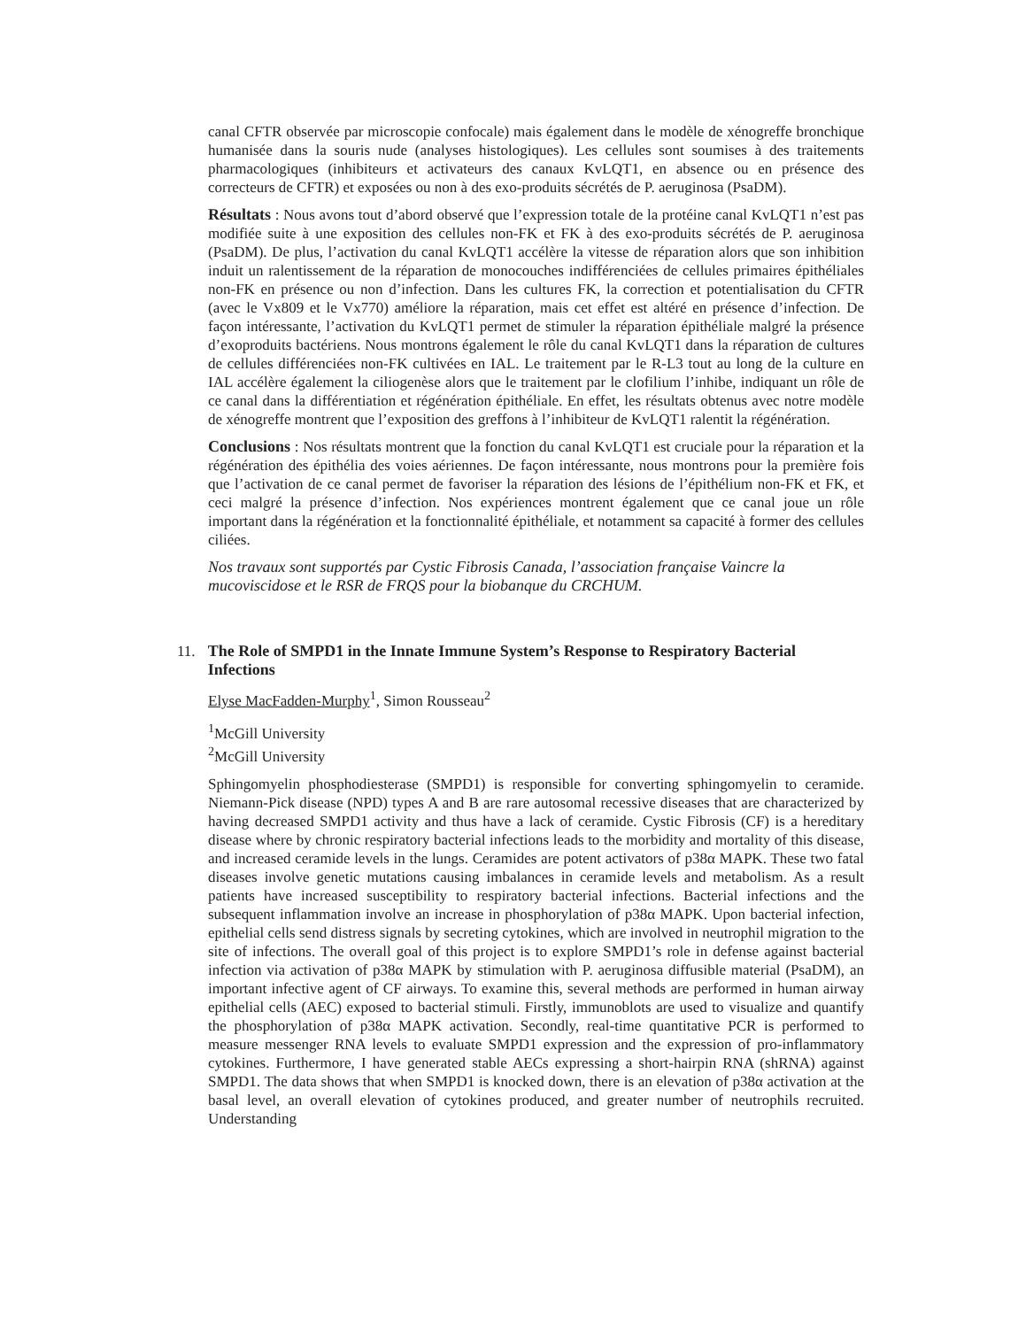canal CFTR observée par microscopie confocale) mais également dans le modèle de xénogreffe bronchique humanisée dans la souris nude (analyses histologiques). Les cellules sont soumises à des traitements pharmacologiques (inhibiteurs et activateurs des canaux KvLQT1, en absence ou en présence des correcteurs de CFTR) et exposées ou non à des exo-produits sécrétés de P. aeruginosa (PsaDM).
Résultats : Nous avons tout d’abord observé que l’expression totale de la protéine canal KvLQT1 n’est pas modifiée suite à une exposition des cellules non-FK et FK à des exo-produits sécrétés de P. aeruginosa (PsaDM). De plus, l’activation du canal KvLQT1 accélère la vitesse de réparation alors que son inhibition induit un ralentissement de la réparation de monocouches indifférenciées de cellules primaires épithéliales non-FK en présence ou non d’infection. Dans les cultures FK, la correction et potentialisation du CFTR (avec le Vx809 et le Vx770) améliore la réparation, mais cet effet est altéré en présence d’infection. De façon intéressante, l’activation du KvLQT1 permet de stimuler la réparation épithéliale malgré la présence d’exoproduits bactériens. Nous montrons également le rôle du canal KvLQT1 dans la réparation de cultures de cellules différenciées non-FK cultivées en IAL. Le traitement par le R-L3 tout au long de la culture en IAL accélère également la ciliogenèse alors que le traitement par le clofilium l’inhibe, indiquant un rôle de ce canal dans la différentiation et régénération épithéliale. En effet, les résultats obtenus avec notre modèle de xénogreffe montrent que l’exposition des greffons à l’inhibiteur de KvLQT1 ralentit la régénération.
Conclusions : Nos résultats montrent que la fonction du canal KvLQT1 est cruciale pour la réparation et la régénération des épithélia des voies aériennes. De façon intéressante, nous montrons pour la première fois que l’activation de ce canal permet de favoriser la réparation des lésions de l’épithélium non-FK et FK, et ceci malgré la présence d’infection. Nos expériences montrent également que ce canal joue un rôle important dans la régénération et la fonctionnalité épithéliale, et notamment sa capacité à former des cellules ciliées.
Nos travaux sont supportés par Cystic Fibrosis Canada, l’association française Vaincre la
mucoviscidose et le RSR de FRQS pour la biobanque du CRCHUM.
11. The Role of SMPD1 in the Innate Immune System’s Response to Respiratory Bacterial Infections
Elyse MacFadden-Murphy<sup>1</sup>, Simon Rousseau<sup>2</sup>
<sup>1</sup> McGill University
<sup>2</sup> McGill University
Sphingomyelin phosphodiesterase (SMPD1) is responsible for converting sphingomyelin to ceramide. Niemann-Pick disease (NPD) types A and B are rare autosomal recessive diseases that are characterized by having decreased SMPD1 activity and thus have a lack of ceramide. Cystic Fibrosis (CF) is a hereditary disease where by chronic respiratory bacterial infections leads to the morbidity and mortality of this disease, and increased ceramide levels in the lungs. Ceramides are potent activators of p38α MAPK. These two fatal diseases involve genetic mutations causing imbalances in ceramide levels and metabolism. As a result patients have increased susceptibility to respiratory bacterial infections. Bacterial infections and the subsequent inflammation involve an increase in phosphorylation of p38α MAPK. Upon bacterial infection, epithelial cells send distress signals by secreting cytokines, which are involved in neutrophil migration to the site of infections. The overall goal of this project is to explore SMPD1’s role in defense against bacterial infection via activation of p38α MAPK by stimulation with P. aeruginosa diffusible material (PsaDM), an important infective agent of CF airways. To examine this, several methods are performed in human airway epithelial cells (AEC) exposed to bacterial stimuli. Firstly, immunoblots are used to visualize and quantify the phosphorylation of p38α MAPK activation. Secondly, real-time quantitative PCR is performed to measure messenger RNA levels to evaluate SMPD1 expression and the expression of pro-inflammatory cytokines. Furthermore, I have generated stable AECs expressing a short-hairpin RNA (shRNA) against SMPD1. The data shows that when SMPD1 is knocked down, there is an elevation of p38α activation at the basal level, an overall elevation of cytokines produced, and greater number of neutrophils recruited. Understanding